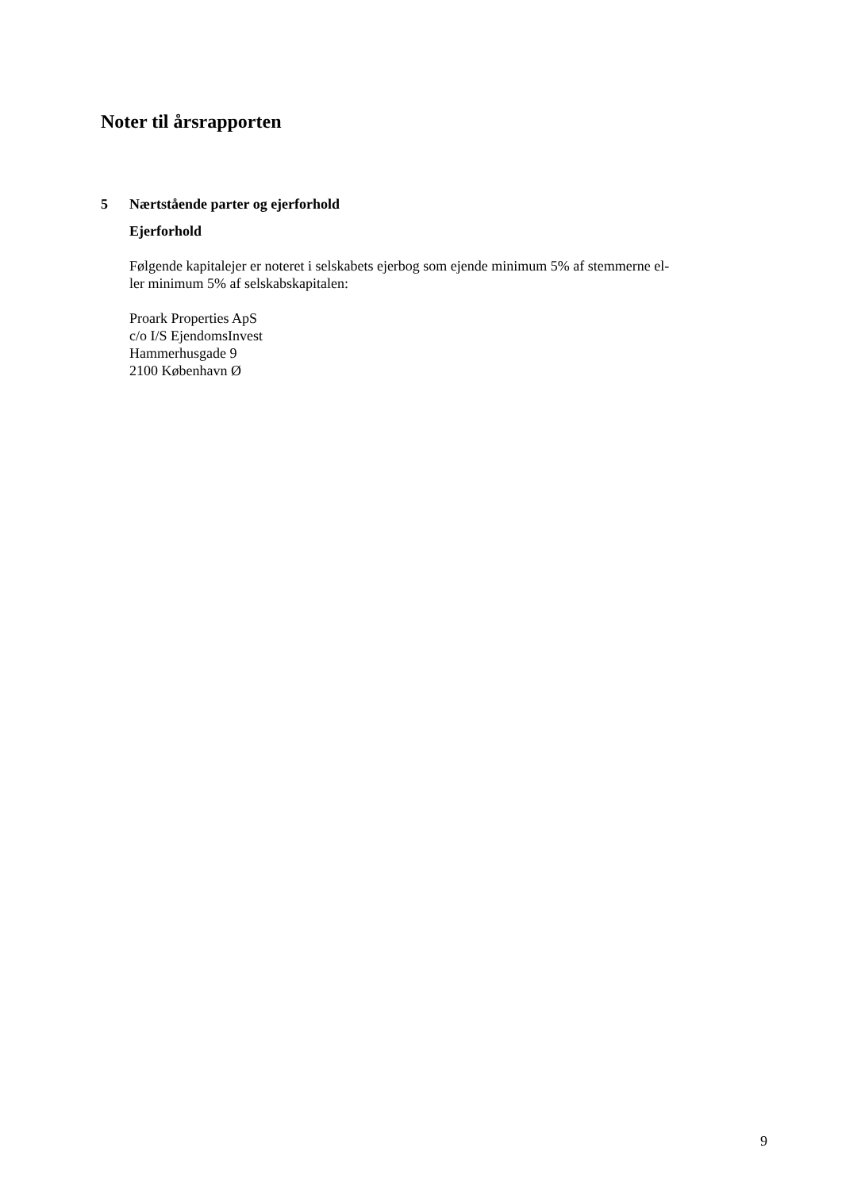Noter til årsrapporten
5 Nærtstående parter og ejerforhold
Ejerforhold
Følgende kapitalejer er noteret i selskabets ejerbog som ejende minimum 5% af stemmerne el-
ler minimum 5% af selskabskapitalen:
Proark Properties ApS
c/o I/S EjendomsInvest
Hammerhusgade 9
2100 København Ø
9